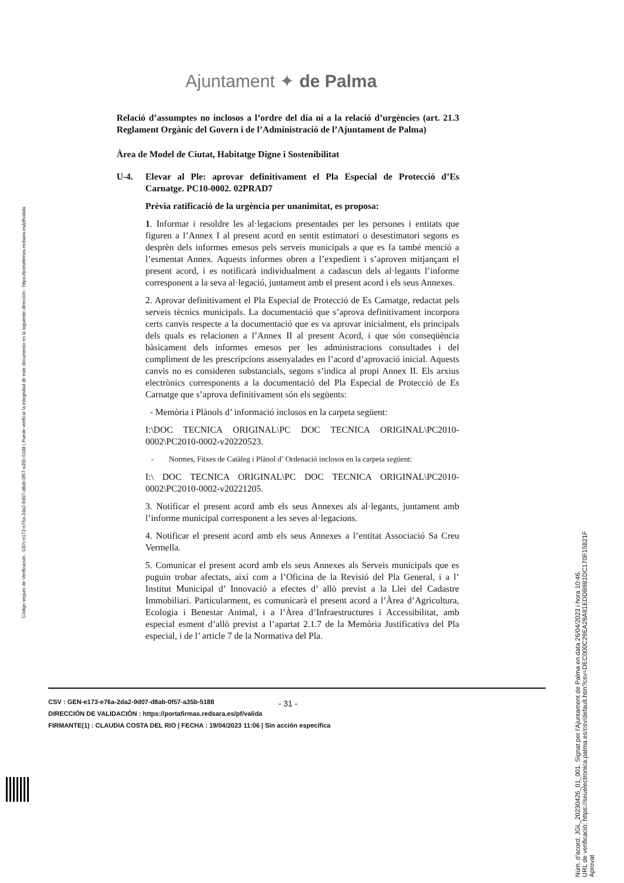Ajuntament ✦ de Palma
Código seguro de Verificación : GEN-e173-e76a-2da2-9d07-d8ab-0f57-a35b-5188 | Puede verificar la integridad de este documento en la siguiente dirección : https://portafirmas.redsara.es/pf/valida
Relació d’assumptes no inclosos a l’ordre del dia ni a la relació d’urgències (art. 21.3 Reglament Orgànic del Govern i de l’Administració de l’Ajuntament de Palma)
Àrea de Model de Ciutat, Habitatge Digne i Sostenibilitat
U-4. Elevar al Ple: aprovar definitivament el Pla Especial de Protecció d’Es Carnatge. PC10-0002. 02PRAD7
Prèvia ratificació de la urgència per unanimitat, es proposa:
1. Informar i resoldre les al·legacions presentades per les persones i entitats que figuren a l’Annex I al present acord en sentit estimatori o desestimatori segons es desprèn dels informes emesos pels serveis municipals a que es fa també menció a l’esmentat Annex. Aquests informes obren a l’expedient i s’aproven mitjançant el present acord, i es notificarà individualment a cadascun dels al·legants l’informe corresponent a la seva al·legació, juntament amb el present acord i els seus Annexes.
2. Aprovar definitivament el Pla Especial de Protecció de Es Carnatge, redactat pels serveis tècnics municipals. La documentació que s’aprova definitivament incorpora certs canvis respecte a la documentació que es va aprovar inicialment, els principals dels quals es relacionen a l’Annex II al present Acord, i que són conseqüència bàsicament dels informes emesos per les administracions consultades i del compliment de les prescripcions assenyalades en l’acord d’aprovació inicial. Aquests canvis no es consideren substancials, segons s’indica al propi Annex II. Els arxius electrònics corresponents a la documentació del Pla Especial de Protecció de Es Carnatge que s’aprova definitivament són els següents:
- Memòria i Plànols d’ informació inclosos en la carpeta següent:
I:\DOC TECNICA ORIGINAL\PC DOC TECNICA ORIGINAL\PC2010-0002\PC2010-0002-v20220523.
- Normes, Fitxes de Catàleg i Plànol d’ Ordenació inclosos en la carpeta següent:
I:\ DOC TECNICA ORIGINAL\PC DOC TECNICA ORIGINAL\PC2010-0002\PC2010-0002-v20221205.
3. Notificar el present acord amb els seus Annexes als al·legants, juntament amb l’informe municipal corresponent a les seves al·legacions.
4. Notificar el present acord amb els seus Annexes a l’entitat Associació Sa Creu Vermella.
5. Comunicar el present acord amb els seus Annexes als Serveis municipals que es puguin trobar afectats, així com a l’Oficina de la Revisió del Pla General, i a l’ Institut Municipal d’ Innovació a efectes d’ allò previst a la Llei del Cadastre Immobiliari. Particularment, es comunicarà el present acord a l’Àrea d’Agricultura, Ecologia i Benestar Animal, i a l’Àrea d’Infraestructures i Accessibilitat, amb especial esment d’allò previst a l’apartat 2.1.7 de la Memòria Justificativa del Pla especial, i de l’ article 7 de la Normativa del Pla.
- 31 -
CSV : GEN-e173-e76a-2da2-9d07-d8ab-0f57-a35b-5188
DIRECCIÓN DE VALIDACIÓN : https://portafirmas.redsara.es/pf/valida
FIRMANTE(1) : CLAUDIA COSTA DEL RIO | FECHA : 19/04/2023 11:06 | Sin acción específica
Núm. d'acord: JGL_20230426_01_001. Signat per l'Ajuntament de Palma en data 26/04/2023 i hora 10:46.
URL de verificació: https://seuelectronica.palma.es/csv/default.htm?csv=DEC000C29EA28A81EDDB981DC170F15821F
Aprovat